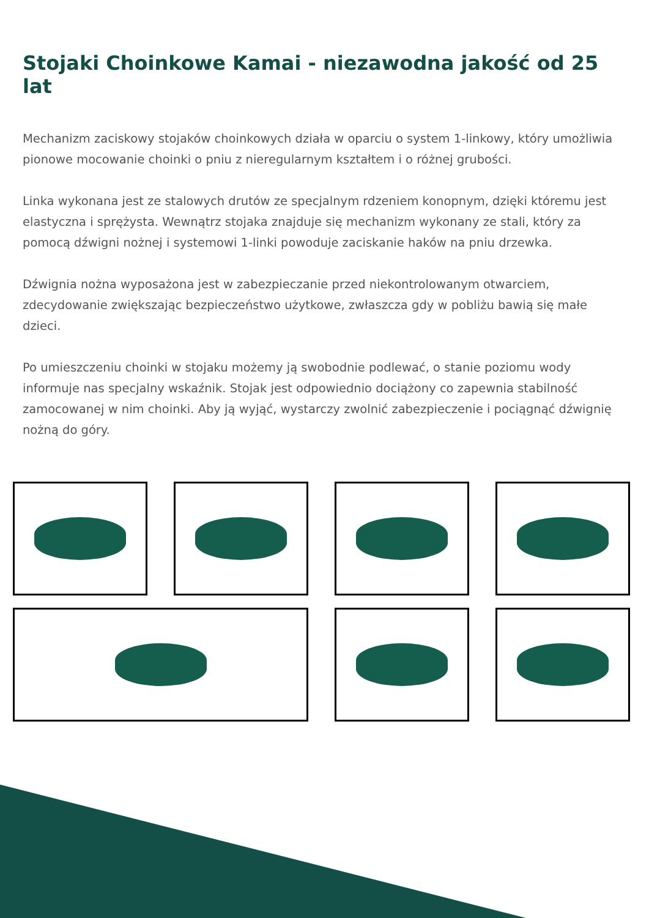Stojaki Choinkowe Kamai - niezawodna jakość od 25 lat
Mechanizm zaciskowy stojaków choinkowych działa w oparciu o system 1-linkowy, który umożliwia pionowe mocowanie choinki o pniu z nieregularnym kształtem i o różnej grubości.
Linka wykonana jest ze stalowych drutów ze specjalnym rdzeniem konopnym, dzięki któremu jest elastyczna i sprężysta. Wewnątrz stojaka znajduje się mechanizm wykonany ze stali, który za pomocą dźwigni nożnej i systemowi 1-linki powoduje zaciskanie haków na pniu drzewka.
Dźwignia nożna wyposażona jest w zabezpieczanie przed niekontrolowanym otwarciem, zdecydowanie zwiększając bezpieczeństwo użytkowe, zwłaszcza gdy w pobliżu bawią się małe dzieci.
Po umieszczeniu choinki w stojaku możemy ją swobodnie podlewać, o stanie poziomu wody informuje nas specjalny wskaźnik. Stojak jest odpowiednio dociążony co zapewnia stabilność zamocowanej w nim choinki. Aby ją wyjąć, wystarczy zwolnić zabezpieczenie i pociągnąć dźwignię nożną do góry.